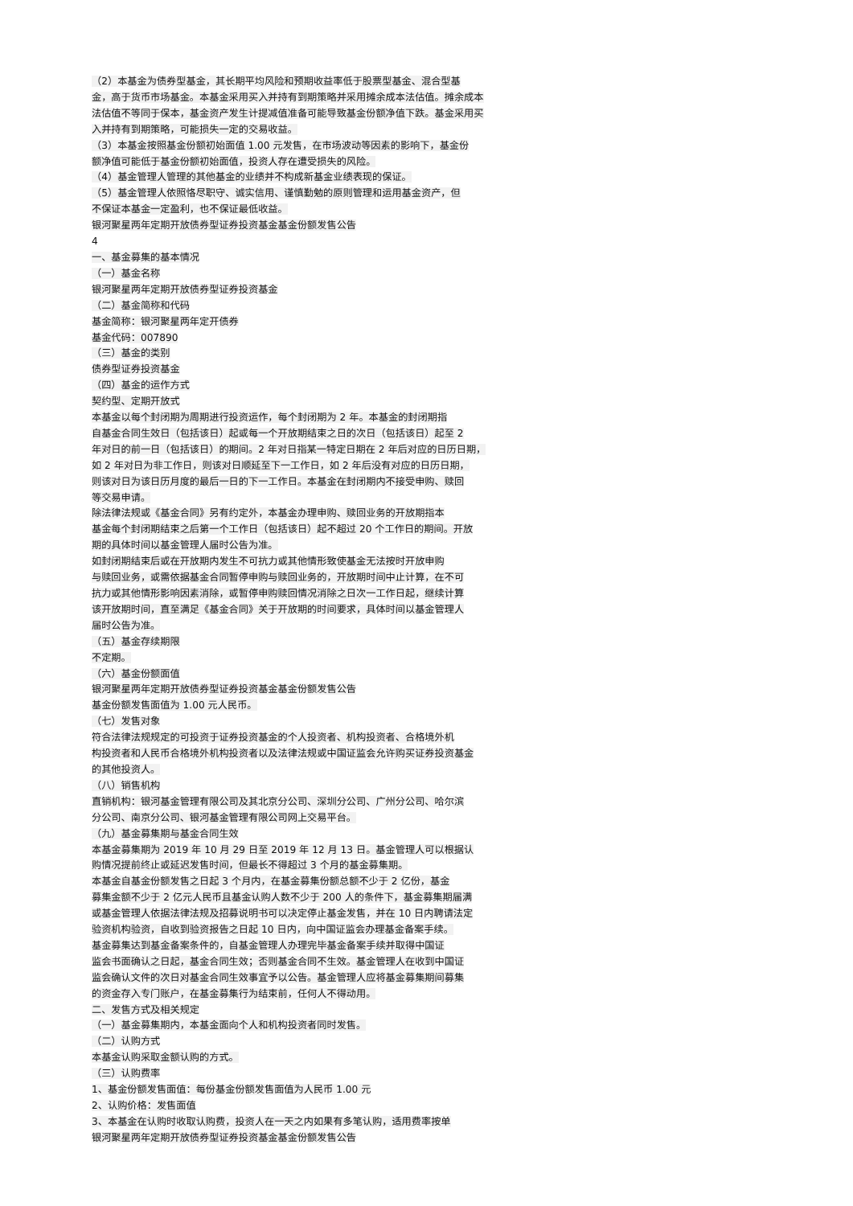（2）本基金为债券型基金，其长期平均风险和预期收益率低于股票型基金、混合型基
金，高于货币市场基金。本基金采用买入并持有到期策略并采用摊余成本法估值。摊余成本
法估值不等同于保本，基金资产发生计提减值准备可能导致基金份额净值下跌。基金采用买
入并持有到期策略，可能损失一定的交易收益。
（3）本基金按照基金份额初始面值 1.00 元发售，在市场波动等因素的影响下，基金份
额净值可能低于基金份额初始面值，投资人存在遭受损失的风险。
（4）基金管理人管理的其他基金的业绩并不构成新基金业绩表现的保证。
（5）基金管理人依照恪尽职守、诚实信用、谨慎勤勉的原则管理和运用基金资产，但
不保证本基金一定盈利，也不保证最低收益。
银河聚星两年定期开放债券型证券投资基金基金份额发售公告
4
一、基金募集的基本情况
（一）基金名称
银河聚星两年定期开放债券型证券投资基金
（二）基金简称和代码
基金简称：银河聚星两年定开债券
基金代码：007890
（三）基金的类别
债券型证券投资基金
（四）基金的运作方式
契约型、定期开放式
本基金以每个封闭期为周期进行投资运作，每个封闭期为 2 年。本基金的封闭期指
自基金合同生效日（包括该日）起或每一个开放期结束之日的次日（包括该日）起至 2
年对日的前一日（包括该日）的期间。2 年对日指某一特定日期在 2 年后对应的日历日期，
如 2 年对日为非工作日，则该对日顺延至下一工作日，如 2 年后没有对应的日历日期，
则该对日为该日历月度的最后一日的下一工作日。本基金在封闭期内不接受申购、赎回
等交易申请。
除法律法规或《基金合同》另有约定外，本基金办理申购、赎回业务的开放期指本
基金每个封闭期结束之后第一个工作日（包括该日）起不超过 20 个工作日的期间。开放
期的具体时间以基金管理人届时公告为准。
如封闭期结束后或在开放期内发生不可抗力或其他情形致使基金无法按时开放申购
与赎回业务，或需依据基金合同暂停申购与赎回业务的，开放期时间中止计算，在不可
抗力或其他情形影响因素消除，或暂停申购赎回情况消除之日次一工作日起，继续计算
该开放期时间，直至满足《基金合同》关于开放期的时间要求，具体时间以基金管理人
届时公告为准。
（五）基金存续期限
不定期。
（六）基金份额面值
银河聚星两年定期开放债券型证券投资基金基金份额发售公告
基金份额发售面值为 1.00 元人民币。
（七）发售对象
符合法律法规规定的可投资于证券投资基金的个人投资者、机构投资者、合格境外机
构投资者和人民币合格境外机构投资者以及法律法规或中国证监会允许购买证券投资基金
的其他投资人。
（八）销售机构
直销机构：银河基金管理有限公司及其北京分公司、深圳分公司、广州分公司、哈尔滨
分公司、南京分公司、银河基金管理有限公司网上交易平台。
（九）基金募集期与基金合同生效
本基金募集期为 2019 年 10 月 29 日至 2019 年 12 月 13 日。基金管理人可以根据认
购情况提前终止或延迟发售时间，但最长不得超过 3 个月的基金募集期。
本基金自基金份额发售之日起 3 个月内，在基金募集份额总额不少于 2 亿份，基金
募集金额不少于 2 亿元人民币且基金认购人数不少于 200 人的条件下，基金募集期届满
或基金管理人依据法律法规及招募说明书可以决定停止基金发售，并在 10 日内聘请法定
验资机构验资，自收到验资报告之日起 10 日内，向中国证监会办理基金备案手续。
基金募集达到基金备案条件的，自基金管理人办理完毕基金备案手续并取得中国证
监会书面确认之日起，基金合同生效；否则基金合同不生效。基金管理人在收到中国证
监会确认文件的次日对基金合同生效事宜予以公告。基金管理人应将基金募集期间募集
的资金存入专门账户，在基金募集行为结束前，任何人不得动用。
二、发售方式及相关规定
（一）基金募集期内，本基金面向个人和机构投资者同时发售。
（二）认购方式
本基金认购采取金额认购的方式。
（三）认购费率
1、基金份额发售面值：每份基金份额发售面值为人民币 1.00 元
2、认购价格：发售面值
3、本基金在认购时收取认购费，投资人在一天之内如果有多笔认购，适用费率按单
银河聚星两年定期开放债券型证券投资基金基金份额发售公告